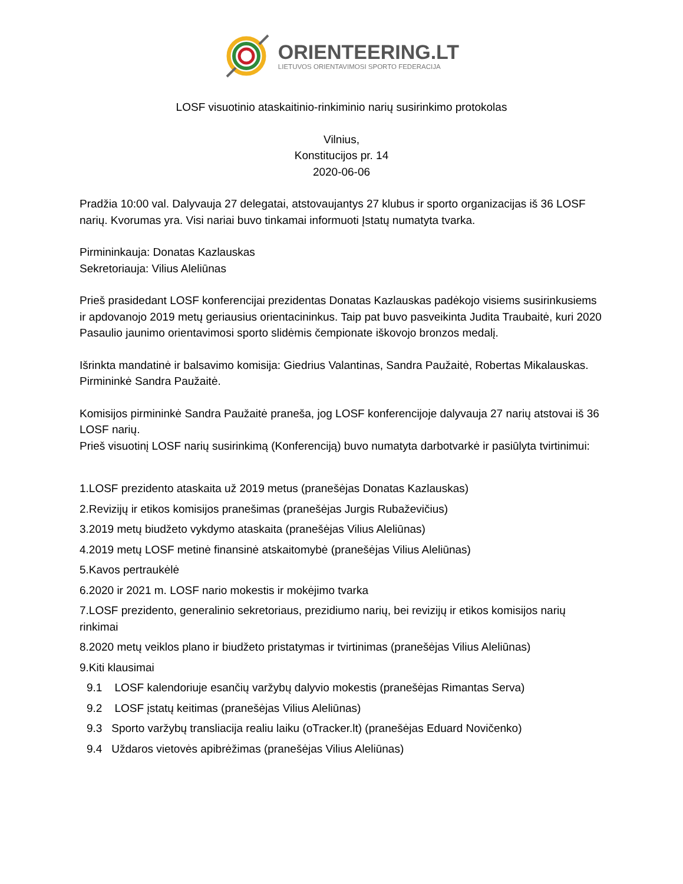ORIENTEERING.LT
LIETUVOS ORIENTAVIMOSI SPORTO FEDERACIJA
LOSF visuotinio ataskaitinio-rinkiminio narių susirinkimo protokolas
Vilnius,
Konstitucijos pr. 14
2020-06-06
Pradžia 10:00 val. Dalyvauja 27 delegatai, atstovaujantys 27 klubus ir sporto organizacijas iš 36 LOSF narių. Kvorumas yra. Visi nariai buvo tinkamai informuoti Įstatų numatyta tvarka.
Pirmininkauja: Donatas Kazlauskas
Sekretoriauja: Vilius Aleliūnas
Prieš prasidedant LOSF konferencijai prezidentas Donatas Kazlauskas padėkojo visiems susirinkusiems ir apdovanojo 2019 metų geriausius orientacininkus. Taip pat buvo pasveikinta Judita Traubaitė, kuri 2020 Pasaulio jaunimo orientavimosi sporto slidėmis čempionate iškovojo bronzos medalį.
Išrinkta mandatinė ir balsavimo komisija: Giedrius Valantinas, Sandra Paužaitė, Robertas Mikalauskas. Pirmininkė Sandra Paužaitė.
Komisijos pirmininkė Sandra Paužaitė praneša, jog LOSF konferencijoje dalyvauja 27 narių atstovai iš 36 LOSF narių.
Prieš visuotinį LOSF narių susirinkimą (Konferenciją) buvo numatyta darbotvarkė ir pasiūlyta tvirtinimui:
1.LOSF prezidento ataskaita už 2019 metus (pranešėjas Donatas Kazlauskas)
2.Revizijų ir etikos komisijos pranešimas (pranešėjas Jurgis Rubaževičius)
3.2019 metų biudžeto vykdymo ataskaita (pranešėjas Vilius Aleliūnas)
4.2019 metų LOSF metinė finansinė atskaitomybė (pranešėjas Vilius Aleliūnas)
5.Kavos pertraukėlė
6.2020 ir 2021 m. LOSF nario mokestis ir mokėjimo tvarka
7.LOSF prezidento, generalinio sekretoriaus, prezidiumo narių, bei revizijų ir etikos komisijos narių rinkimai
8.2020 metų veiklos plano ir biudžeto pristatymas ir tvirtinimas (pranešėjas Vilius Aleliūnas)
9.Kiti klausimai
9.1 LOSF kalendoriuje esančių varžybų dalyvio mokestis (pranešėjas Rimantas Serva)
9.2 LOSF įstatų keitimas (pranešėjas Vilius Aleliūnas)
9.3 Sporto varžybų transliacija realiu laiku (oTracker.lt) (pranešėjas Eduard Novičenko)
9.4 Uždaros vietovės apibrėžimas (pranešėjas Vilius Aleliūnas)